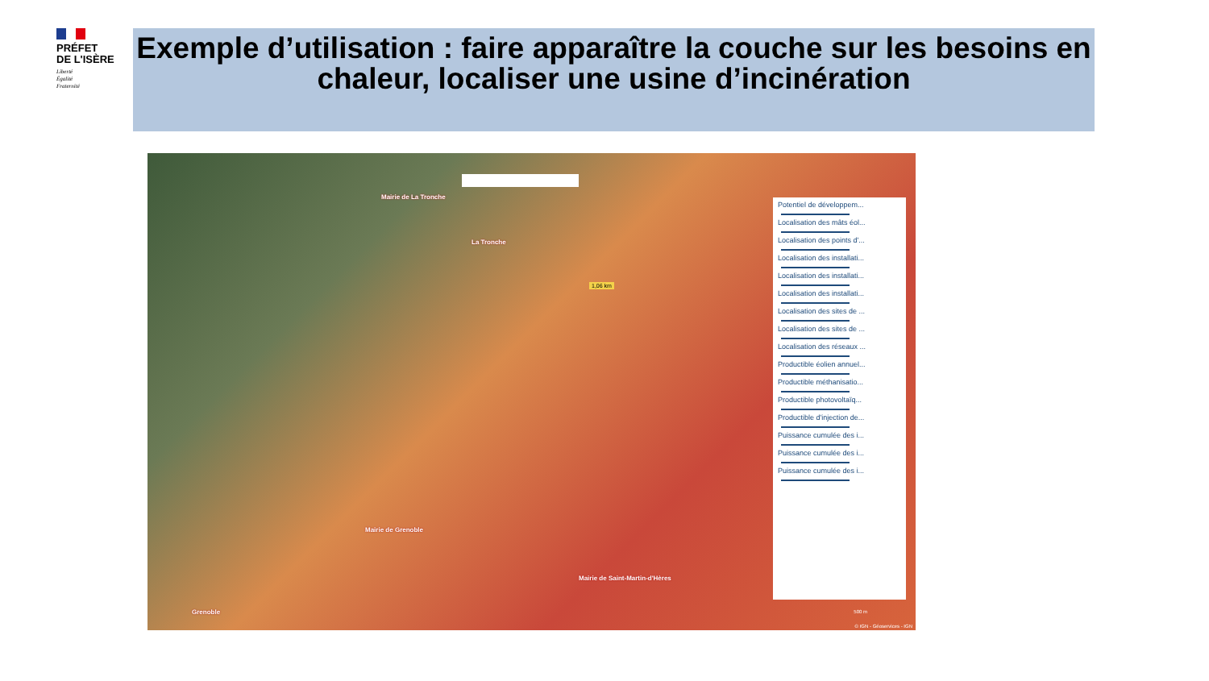PRÉFET
DE L'ISÈRE
Liberté
Égalité
Fraternité
Exemple d’utilisation : faire apparaître la couche sur les besoins en chaleur, localiser une usine d’incinération
Mairie de La Tronche
La Tronche
1,06 km
Mairie de Grenoble
Mairie de Saint-Martin-d'Hères
Grenoble
Potentiel de développem...
Localisation des mâts éol...
Localisation des points d'...
Localisation des installati...
Localisation des installati...
Localisation des installati...
Localisation des sites de ...
Localisation des sites de ...
Localisation des réseaux ...
Productible éolien annuel...
Productible méthanisatio...
Productible photovoltaïq...
Productible d'injection de...
Puissance cumulée des i...
Puissance cumulée des i...
Puissance cumulée des i...
500 m
© IGN - Géoservices - IGN